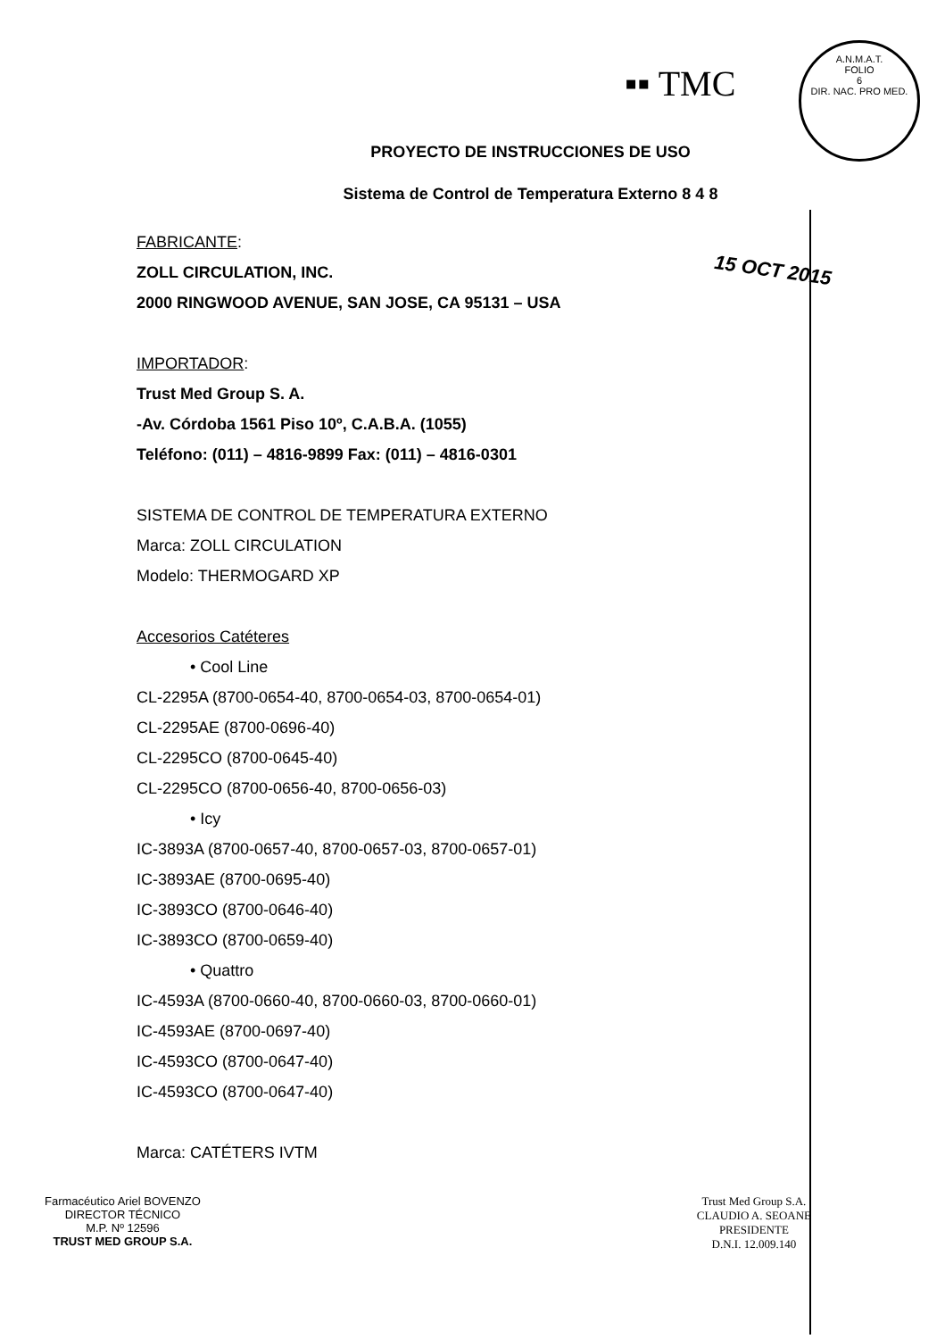▪▪ TMC
A.N.M.A.T.
FOLIO
6
DIR. NAC. PRO MED.
15 OCT 2015
PROYECTO DE INSTRUCCIONES DE USO
Sistema de Control de Temperatura Externo 8 4 8
FABRICANTE:
ZOLL CIRCULATION, INC.
2000 RINGWOOD AVENUE, SAN JOSE, CA 95131 – USA
IMPORTADOR:
Trust Med Group S. A.
-Av. Córdoba 1561 Piso 10º, C.A.B.A. (1055)
Teléfono: (011) – 4816-9899 Fax: (011) – 4816-0301
SISTEMA DE CONTROL DE TEMPERATURA EXTERNO
Marca: ZOLL CIRCULATION
Modelo: THERMOGARD XP
Accesorios Catéteres
• Cool Line
CL-2295A (8700-0654-40, 8700-0654-03, 8700-0654-01)
CL-2295AE (8700-0696-40)
CL-2295CO (8700-0645-40)
CL-2295CO (8700-0656-40, 8700-0656-03)
• Icy
IC-3893A (8700-0657-40, 8700-0657-03, 8700-0657-01)
IC-3893AE (8700-0695-40)
IC-3893CO (8700-0646-40)
IC-3893CO (8700-0659-40)
• Quattro
IC-4593A (8700-0660-40, 8700-0660-03, 8700-0660-01)
IC-4593AE (8700-0697-40)
IC-4593CO (8700-0647-40)
IC-4593CO (8700-0647-40)
Marca: CATÉTERS IVTM
Farmacéutico Ariel BOVENZO
DIRECTOR TÉCNICO
M.P. Nº 12596
TRUST MED GROUP S.A.
Trust Med Group S.A.
CLAUDIO A. SEOANE
PRESIDENTE
D.N.I. 12.009.140